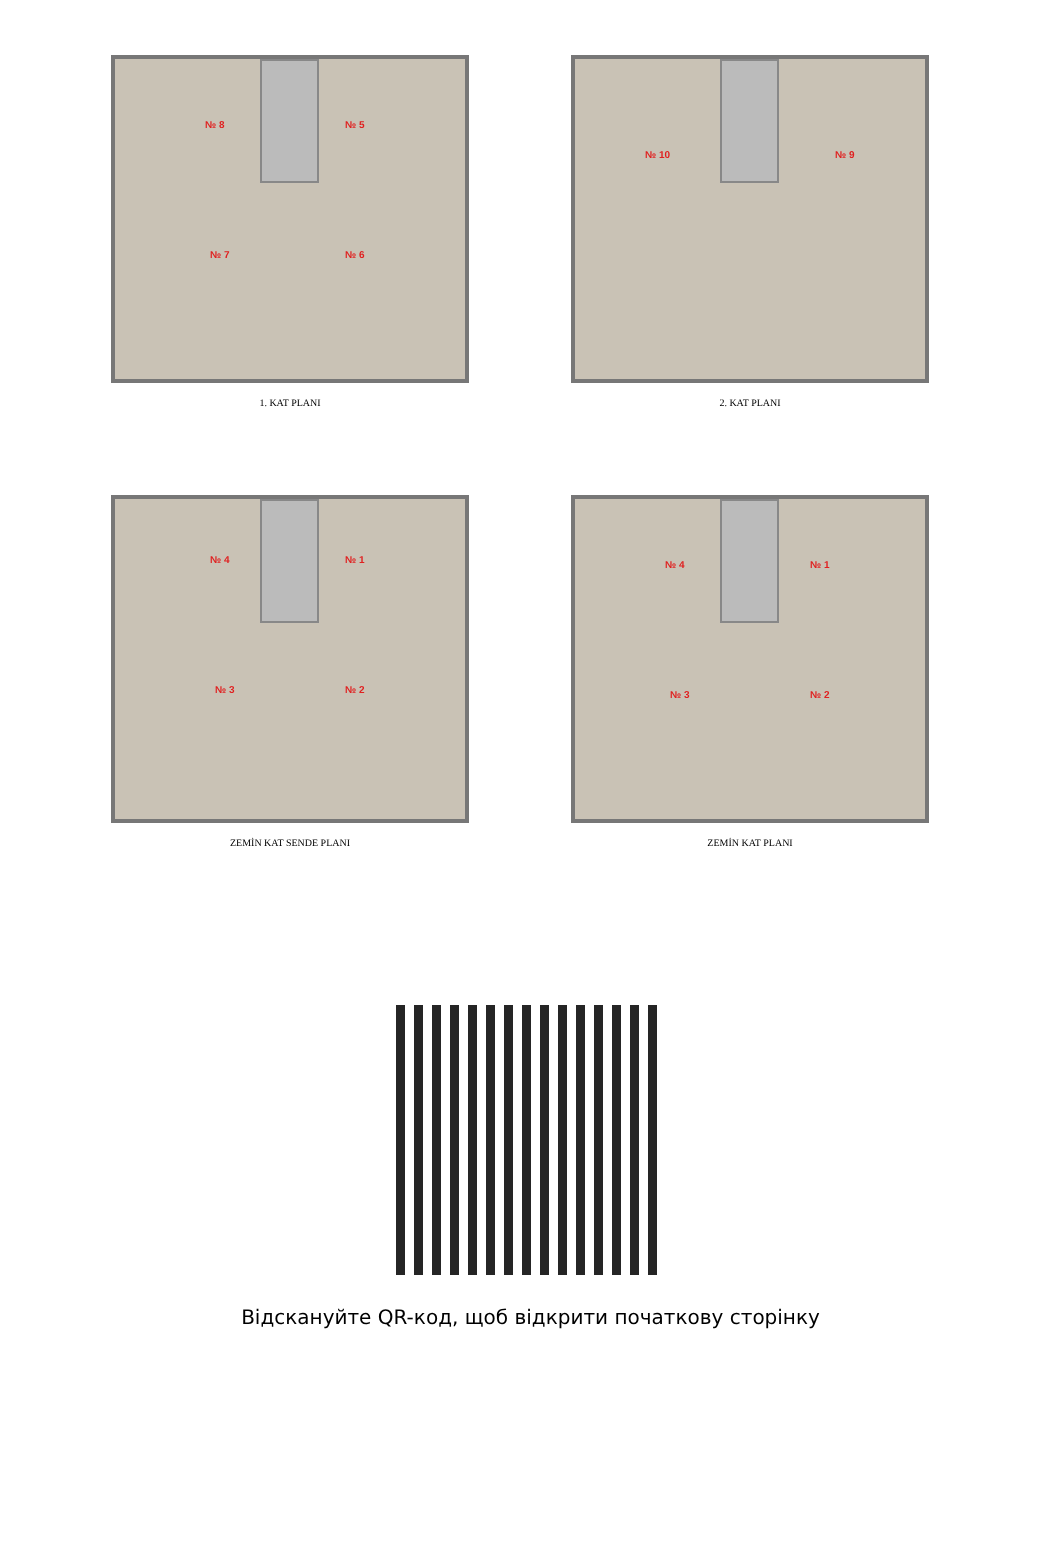№ 8 № 5
№ 7 № 6
1. KAT PLANI
№ 10 № 9
2. KAT PLANI
№ 4 № 1
№ 3 № 2
ZEMİN KAT SENDE PLANI
№ 4 № 1
№ 3 № 2
ZEMİN KAT PLANI
Відскануйте QR-код, щоб відкрити початкову сторінку